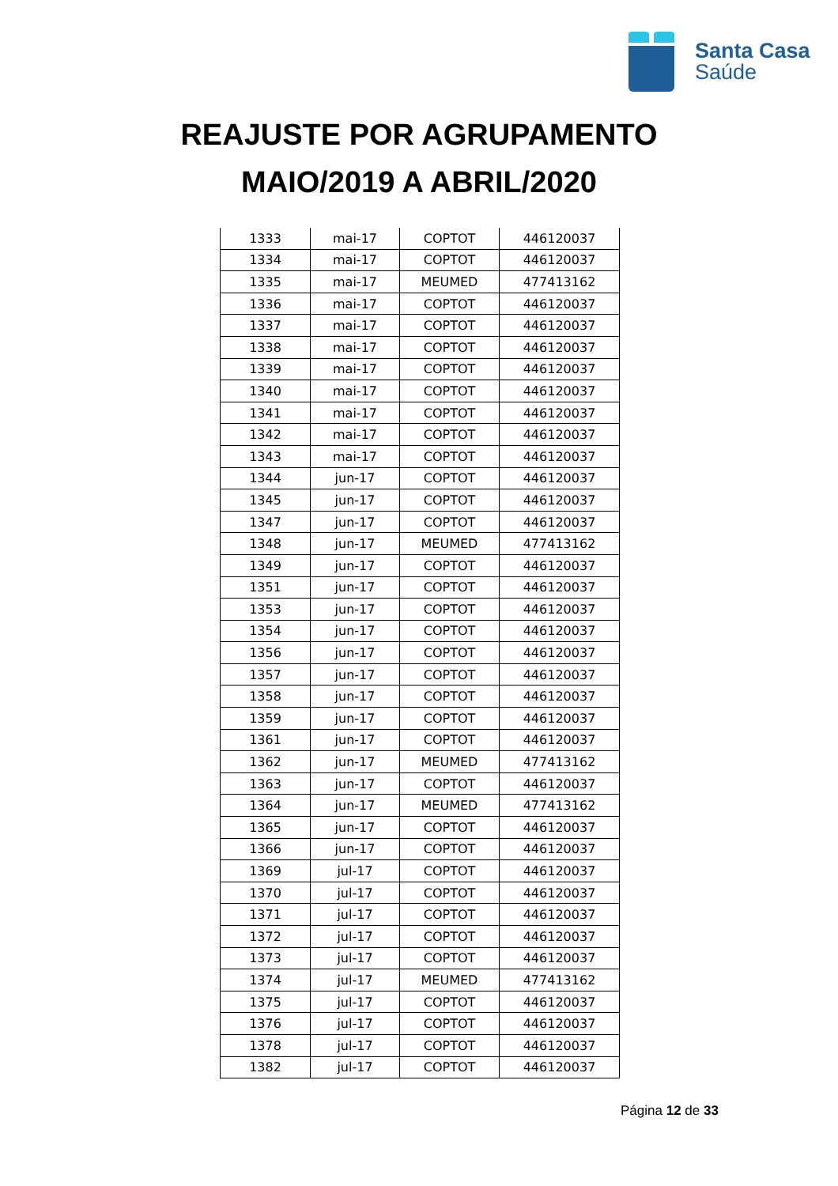Santa Casa
Saúde
REAJUSTE POR AGRUPAMENTO
MAIO/2019 A ABRIL/2020
| 1333 | mai-17 | COPTOT | 446120037 |
| 1334 | mai-17 | COPTOT | 446120037 |
| 1335 | mai-17 | MEUMED | 477413162 |
| 1336 | mai-17 | COPTOT | 446120037 |
| 1337 | mai-17 | COPTOT | 446120037 |
| 1338 | mai-17 | COPTOT | 446120037 |
| 1339 | mai-17 | COPTOT | 446120037 |
| 1340 | mai-17 | COPTOT | 446120037 |
| 1341 | mai-17 | COPTOT | 446120037 |
| 1342 | mai-17 | COPTOT | 446120037 |
| 1343 | mai-17 | COPTOT | 446120037 |
| 1344 | jun-17 | COPTOT | 446120037 |
| 1345 | jun-17 | COPTOT | 446120037 |
| 1347 | jun-17 | COPTOT | 446120037 |
| 1348 | jun-17 | MEUMED | 477413162 |
| 1349 | jun-17 | COPTOT | 446120037 |
| 1351 | jun-17 | COPTOT | 446120037 |
| 1353 | jun-17 | COPTOT | 446120037 |
| 1354 | jun-17 | COPTOT | 446120037 |
| 1356 | jun-17 | COPTOT | 446120037 |
| 1357 | jun-17 | COPTOT | 446120037 |
| 1358 | jun-17 | COPTOT | 446120037 |
| 1359 | jun-17 | COPTOT | 446120037 |
| 1361 | jun-17 | COPTOT | 446120037 |
| 1362 | jun-17 | MEUMED | 477413162 |
| 1363 | jun-17 | COPTOT | 446120037 |
| 1364 | jun-17 | MEUMED | 477413162 |
| 1365 | jun-17 | COPTOT | 446120037 |
| 1366 | jun-17 | COPTOT | 446120037 |
| 1369 | jul-17 | COPTOT | 446120037 |
| 1370 | jul-17 | COPTOT | 446120037 |
| 1371 | jul-17 | COPTOT | 446120037 |
| 1372 | jul-17 | COPTOT | 446120037 |
| 1373 | jul-17 | COPTOT | 446120037 |
| 1374 | jul-17 | MEUMED | 477413162 |
| 1375 | jul-17 | COPTOT | 446120037 |
| 1376 | jul-17 | COPTOT | 446120037 |
| 1378 | jul-17 | COPTOT | 446120037 |
| 1382 | jul-17 | COPTOT | 446120037 |
Página 12 de 33